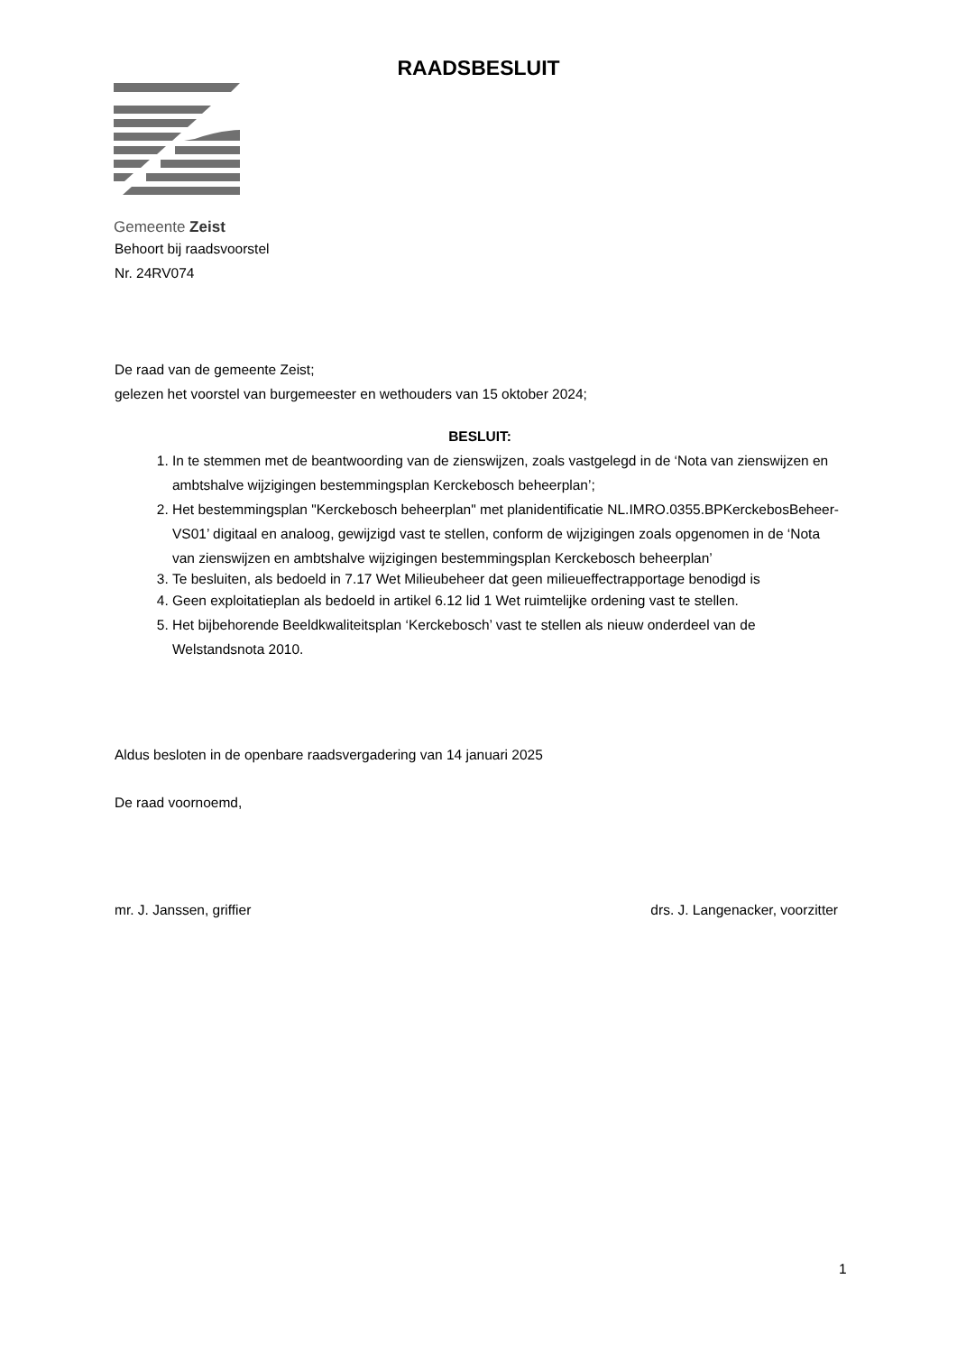RAADSBESLUIT
Gemeente Zeist
Behoort bij raadsvoorstel
Nr. 24RV074
De raad van de gemeente Zeist;
gelezen het voorstel van burgemeester en wethouders van 15 oktober 2024;
BESLUIT:
1. In te stemmen met de beantwoording van de zienswijzen, zoals vastgelegd in de ‘Nota van zienswijzen en ambtshalve wijzigingen bestemmingsplan Kerckebosch beheerplan’;
2. Het bestemmingsplan "Kerckebosch beheerplan" met planidentificatie NL.IMRO.0355.BPKerckebosBeheer-VS01’ digitaal en analoog, gewijzigd vast te stellen, conform de wijzigingen zoals opgenomen in de ‘Nota van zienswijzen en ambtshalve wijzigingen bestemmingsplan Kerckebosch beheerplan’
3. Te besluiten, als bedoeld in 7.17 Wet Milieubeheer dat geen milieueffectrapportage benodigd is
4. Geen exploitatieplan als bedoeld in artikel 6.12 lid 1 Wet ruimtelijke ordening vast te stellen.
5. Het bijbehorende Beeldkwaliteitsplan ‘Kerckebosch’ vast te stellen als nieuw onderdeel van de Welstandsnota 2010.
Aldus besloten in de openbare raadsvergadering van 14 januari 2025
De raad voornoemd,
mr. J. Janssen, griffier drs. J. Langenacker, voorzitter
1